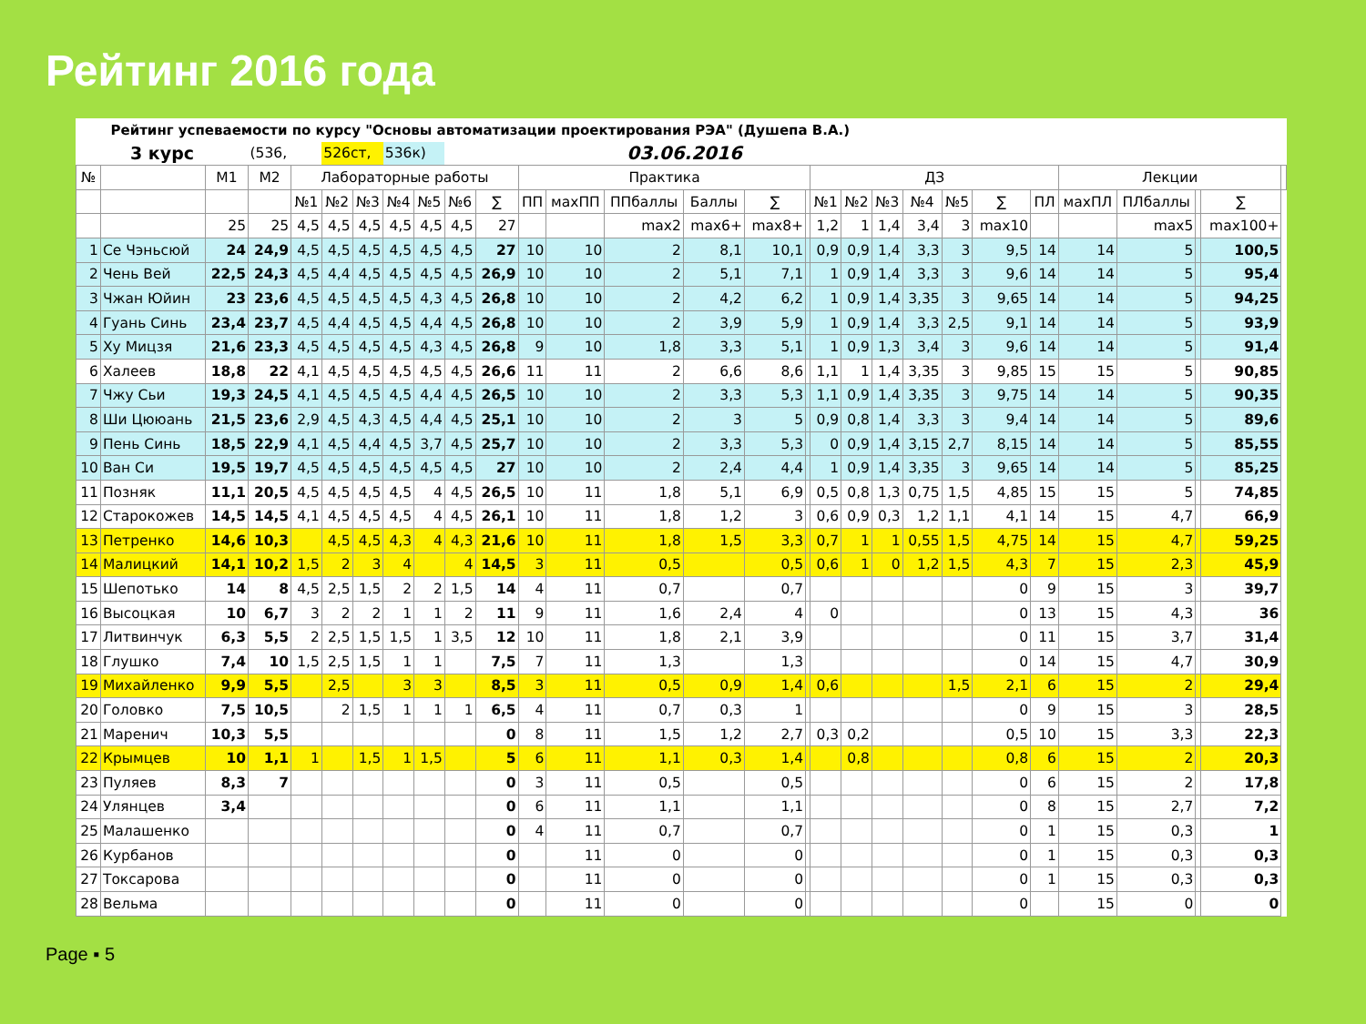Рейтинг 2016 года
| Рейтинг успеваемости по курсу "Основы автоматизации проектирования РЭА" (Душепа В.А.) | | | | | | | | | | | | | | | | | | | | | | | | | | | | |
| 3 курс | | | (536, | | 526ст, | | 536к) | | 03.06.2016 | | | | | | | | | | | | | | | | | | | |
| № | | М1 | М2 | Лабораторные работы | | | | | | | Практика | | | | | | ДЗ | | | | | | | Лекции | | | | |
| | | | | №1 | №2 | №3 | №4 | №5 | №6 | ∑ | ПП | махПП | ППбаллы | Баллы | ∑ | | №1 | №2 | №3 | №4 | №5 | ∑ | ПЛ | махПЛ | ПЛбаллы | | ∑ | |
| | | 25 | 25 | 4,5 | 4,5 | 4,5 | 4,5 | 4,5 | 4,5 | 27 | | | max2 | max6+ | max8+ | | 1,2 | 1 | 1,4 | 3,4 | 3 | max10 | | | max5 | | max100+ | |
| 1 | Се Чэньсюй | 24 | 24,9 | 4,5 | 4,5 | 4,5 | 4,5 | 4,5 | 4,5 | 27 | 10 | 10 | 2 | 8,1 | 10,1 | | 0,9 | 0,9 | 1,4 | 3,3 | 3 | 9,5 | 14 | 14 | 5 | | 100,5 | |
| 2 | Чень Вей | 22,5 | 24,3 | 4,5 | 4,4 | 4,5 | 4,5 | 4,5 | 4,5 | 26,9 | 10 | 10 | 2 | 5,1 | 7,1 | | 1 | 0,9 | 1,4 | 3,3 | 3 | 9,6 | 14 | 14 | 5 | | 95,4 | |
| 3 | Чжан Юйин | 23 | 23,6 | 4,5 | 4,5 | 4,5 | 4,5 | 4,3 | 4,5 | 26,8 | 10 | 10 | 2 | 4,2 | 6,2 | | 1 | 0,9 | 1,4 | 3,35 | 3 | 9,65 | 14 | 14 | 5 | | 94,25 | |
| 4 | Гуань Синь | 23,4 | 23,7 | 4,5 | 4,4 | 4,5 | 4,5 | 4,4 | 4,5 | 26,8 | 10 | 10 | 2 | 3,9 | 5,9 | | 1 | 0,9 | 1,4 | 3,3 | 2,5 | 9,1 | 14 | 14 | 5 | | 93,9 | |
| 5 | Ху Мицзя | 21,6 | 23,3 | 4,5 | 4,5 | 4,5 | 4,5 | 4,3 | 4,5 | 26,8 | 9 | 10 | 1,8 | 3,3 | 5,1 | | 1 | 0,9 | 1,3 | 3,4 | 3 | 9,6 | 14 | 14 | 5 | | 91,4 | |
| 6 | Халеев | 18,8 | 22 | 4,1 | 4,5 | 4,5 | 4,5 | 4,5 | 4,5 | 26,6 | 11 | 11 | 2 | 6,6 | 8,6 | | 1,1 | 1 | 1,4 | 3,35 | 3 | 9,85 | 15 | 15 | 5 | | 90,85 | |
| 7 | Чжу Сьи | 19,3 | 24,5 | 4,1 | 4,5 | 4,5 | 4,5 | 4,4 | 4,5 | 26,5 | 10 | 10 | 2 | 3,3 | 5,3 | | 1,1 | 0,9 | 1,4 | 3,35 | 3 | 9,75 | 14 | 14 | 5 | | 90,35 | |
| 8 | Ши Цююань | 21,5 | 23,6 | 2,9 | 4,5 | 4,3 | 4,5 | 4,4 | 4,5 | 25,1 | 10 | 10 | 2 | 3 | 5 | | 0,9 | 0,8 | 1,4 | 3,3 | 3 | 9,4 | 14 | 14 | 5 | | 89,6 | |
| 9 | Пень Синь | 18,5 | 22,9 | 4,1 | 4,5 | 4,4 | 4,5 | 3,7 | 4,5 | 25,7 | 10 | 10 | 2 | 3,3 | 5,3 | | 0 | 0,9 | 1,4 | 3,15 | 2,7 | 8,15 | 14 | 14 | 5 | | 85,55 | |
| 10 | Ван Си | 19,5 | 19,7 | 4,5 | 4,5 | 4,5 | 4,5 | 4,5 | 4,5 | 27 | 10 | 10 | 2 | 2,4 | 4,4 | | 1 | 0,9 | 1,4 | 3,35 | 3 | 9,65 | 14 | 14 | 5 | | 85,25 | |
| 11 | Позняк | 11,1 | 20,5 | 4,5 | 4,5 | 4,5 | 4,5 | 4 | 4,5 | 26,5 | 10 | 11 | 1,8 | 5,1 | 6,9 | | 0,5 | 0,8 | 1,3 | 0,75 | 1,5 | 4,85 | 15 | 15 | 5 | | 74,85 | |
| 12 | Старокожев | 14,5 | 14,5 | 4,1 | 4,5 | 4,5 | 4,5 | 4 | 4,5 | 26,1 | 10 | 11 | 1,8 | 1,2 | 3 | | 0,6 | 0,9 | 0,3 | 1,2 | 1,1 | 4,1 | 14 | 15 | 4,7 | | 66,9 | |
| 13 | Петренко | 14,6 | 10,3 | | 4,5 | 4,5 | 4,3 | 4 | 4,3 | 21,6 | 10 | 11 | 1,8 | 1,5 | 3,3 | | 0,7 | 1 | 1 | 0,55 | 1,5 | 4,75 | 14 | 15 | 4,7 | | 59,25 | |
| 14 | Малицкий | 14,1 | 10,2 | 1,5 | 2 | 3 | 4 | | 4 | 14,5 | 3 | 11 | 0,5 | | 0,5 | | 0,6 | 1 | 0 | 1,2 | 1,5 | 4,3 | 7 | 15 | 2,3 | | 45,9 | |
| 15 | Шепотько | 14 | 8 | 4,5 | 2,5 | 1,5 | 2 | 2 | 1,5 | 14 | 4 | 11 | 0,7 | | 0,7 | | | | | | | 0 | 9 | 15 | 3 | | 39,7 | |
| 16 | Высоцкая | 10 | 6,7 | 3 | 2 | 2 | 1 | 1 | 2 | 11 | 9 | 11 | 1,6 | 2,4 | 4 | | 0 | | | | | 0 | 13 | 15 | 4,3 | | 36 | |
| 17 | Литвинчук | 6,3 | 5,5 | 2 | 2,5 | 1,5 | 1,5 | 1 | 3,5 | 12 | 10 | 11 | 1,8 | 2,1 | 3,9 | | | | | | | 0 | 11 | 15 | 3,7 | | 31,4 | |
| 18 | Глушко | 7,4 | 10 | 1,5 | 2,5 | 1,5 | 1 | 1 | | 7,5 | 7 | 11 | 1,3 | | 1,3 | | | | | | | 0 | 14 | 15 | 4,7 | | 30,9 | |
| 19 | Михайленко | 9,9 | 5,5 | | 2,5 | | 3 | 3 | | 8,5 | 3 | 11 | 0,5 | 0,9 | 1,4 | | 0,6 | | | | 1,5 | 2,1 | 6 | 15 | 2 | | 29,4 | |
| 20 | Головко | 7,5 | 10,5 | | 2 | 1,5 | 1 | 1 | 1 | 6,5 | 4 | 11 | 0,7 | 0,3 | 1 | | | | | | | 0 | 9 | 15 | 3 | | 28,5 | |
| 21 | Маренич | 10,3 | 5,5 | | | | | | | 0 | 8 | 11 | 1,5 | 1,2 | 2,7 | | 0,3 | 0,2 | | | | 0,5 | 10 | 15 | 3,3 | | 22,3 | |
| 22 | Крымцев | 10 | 1,1 | 1 | | 1,5 | 1 | 1,5 | | 5 | 6 | 11 | 1,1 | 0,3 | 1,4 | | | 0,8 | | | | 0,8 | 6 | 15 | 2 | | 20,3 | |
| 23 | Пуляев | 8,3 | 7 | | | | | | | 0 | 3 | 11 | 0,5 | | 0,5 | | | | | | | 0 | 6 | 15 | 2 | | 17,8 | |
| 24 | Улянцев | 3,4 | | | | | | | | 0 | 6 | 11 | 1,1 | | 1,1 | | | | | | | 0 | 8 | 15 | 2,7 | | 7,2 | |
| 25 | Малашенко | | | | | | | | | 0 | 4 | 11 | 0,7 | | 0,7 | | | | | | | 0 | 1 | 15 | 0,3 | | 1 | |
| 26 | Курбанов | | | | | | | | | 0 | | 11 | 0 | | 0 | | | | | | | 0 | 1 | 15 | 0,3 | | 0,3 | |
| 27 | Токсарова | | | | | | | | | 0 | | 11 | 0 | | 0 | | | | | | | 0 | 1 | 15 | 0,3 | | 0,3 | |
| 28 | Вельма | | | | | | | | | 0 | | 11 | 0 | | 0 | | | | | | | 0 | | 15 | 0 | | 0 | |
Page ▪ 5